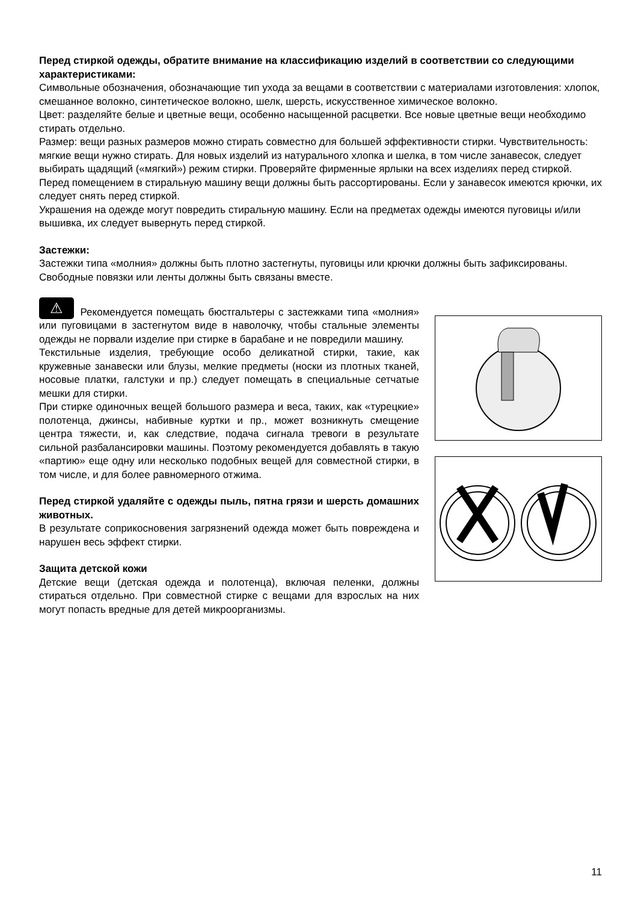Перед стиркой одежды, обратите внимание на классификацию изделий в соответствии со следующими характеристиками:
Символьные обозначения, обозначающие тип ухода за вещами в соответствии с материалами изготовления: хлопок, смешанное волокно, синтетическое волокно, шелк, шерсть, искусственное химическое волокно.
Цвет: разделяйте белые и цветные вещи, особенно насыщенной расцветки. Все новые цветные вещи необходимо стирать отдельно.
Размер: вещи разных размеров можно стирать совместно для большей эффективности стирки. Чувствительность: мягкие вещи нужно стирать. Для новых изделий из натурального хлопка и шелка, в том числе занавесок, следует выбирать щадящий («мягкий») режим стирки. Проверяйте фирменные ярлыки на всех изделиях перед стиркой.
Перед помещением в стиральную машину вещи должны быть рассортированы. Если у занавесок имеются крючки, их следует снять перед стиркой.
Украшения на одежде могут повредить стиральную машину. Если на предметах одежды имеются пуговицы и/или вышивка, их следует вывернуть перед стиркой.
Застежки:
Застежки типа «молния» должны быть плотно застегнуты, пуговицы или крючки должны быть зафиксированы. Свободные повязки или ленты должны быть связаны вместе.
⚠ Рекомендуется помещать бюстгальтеры с застежками типа «молния» или пуговицами в застегнутом виде в наволочку, чтобы стальные элементы одежды не порвали изделие при стирке в барабане и не повредили машину.
Текстильные изделия, требующие особо деликатной стирки, такие, как кружевные занавески или блузы, мелкие предметы (носки из плотных тканей, носовые платки, галстуки и пр.) следует помещать в специальные сетчатые мешки для стирки.
При стирке одиночных вещей большого размера и веса, таких, как «турецкие» полотенца, джинсы, набивные куртки и пр., может возникнуть смещение центра тяжести, и, как следствие, подача сигнала тревоги в результате сильной разбалансировки машины. Поэтому рекомендуется добавлять в такую «партию» еще одну или несколько подобных вещей для совместной стирки, в том числе, и для более равномерного отжима.
Перед стиркой удаляйте с одежды пыль, пятна грязи и шерсть домашних животных.
В результате соприкосновения загрязнений одежда может быть повреждена и нарушен весь эффект стирки.
Защита детской кожи
Детские вещи (детская одежда и полотенца), включая пеленки, должны стираться отдельно. При совместной стирке с вещами для взрослых на них могут попасть вредные для детей микроорганизмы.
11